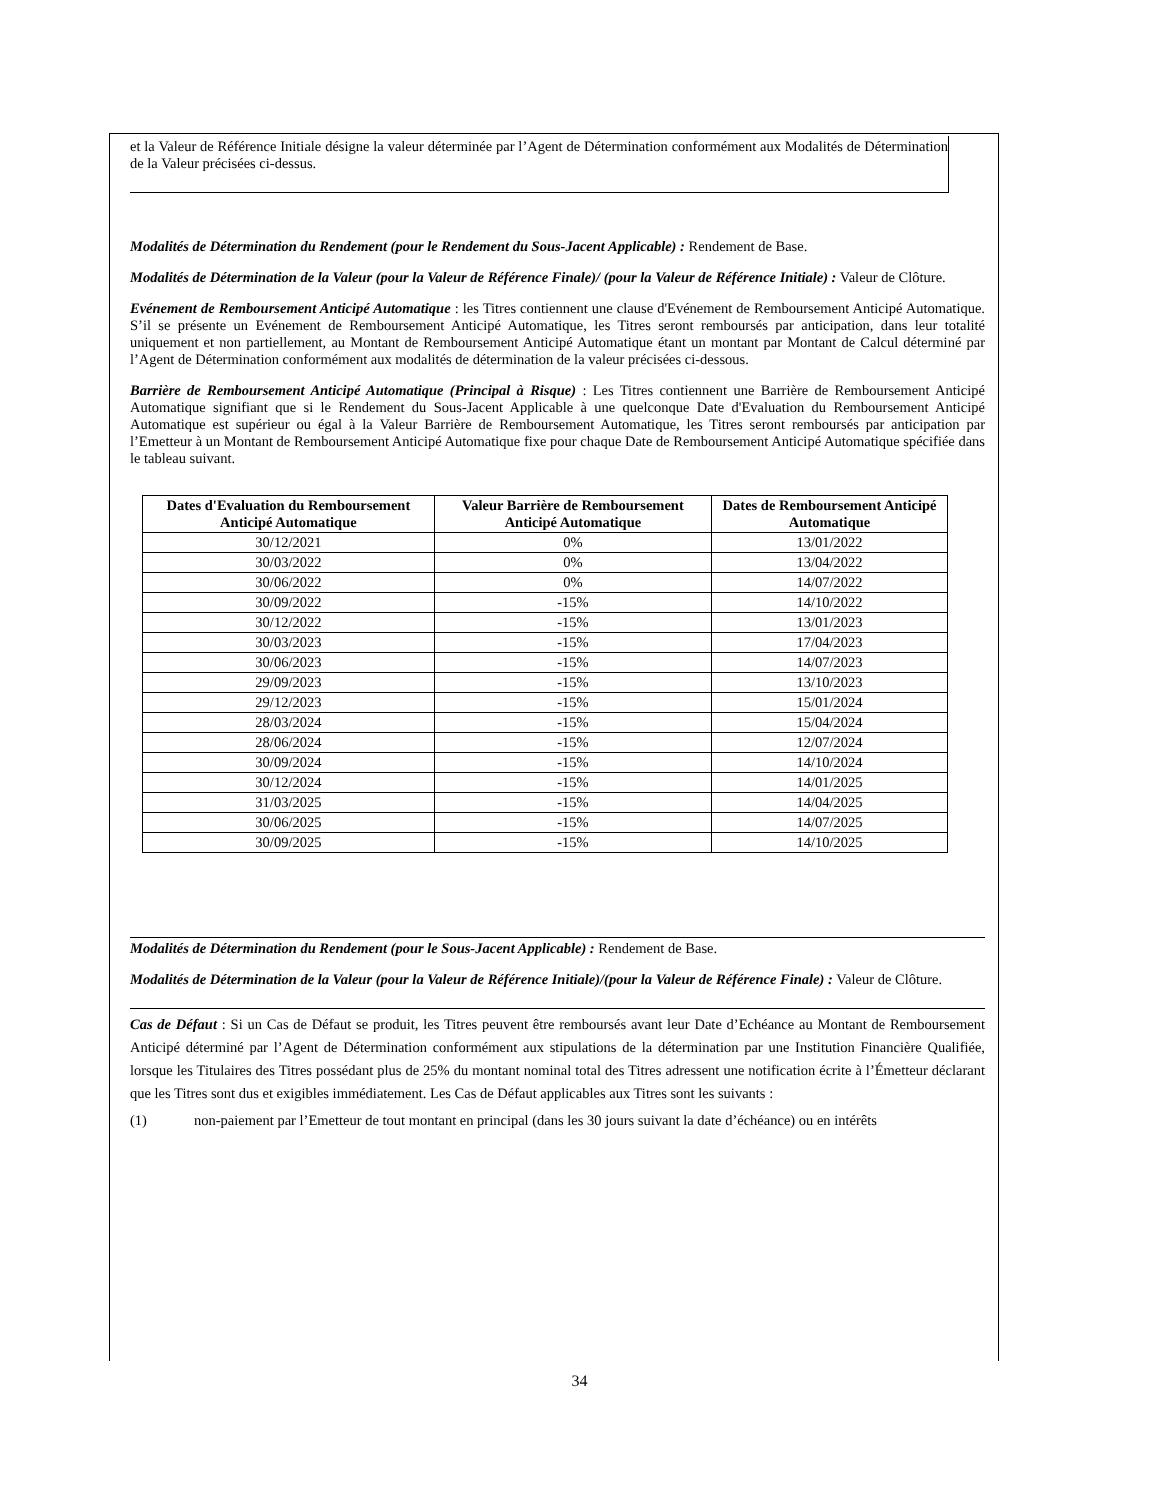et la Valeur de Référence Initiale désigne la valeur déterminée par l’Agent de Détermination conformément aux Modalités de Détermination de la Valeur précisées ci-dessus.
Modalités de Détermination du Rendement (pour le Rendement du Sous-Jacent Applicable) : Rendement de Base.
Modalités de Détermination de la Valeur (pour la Valeur de Référence Finale)/ (pour la Valeur de Référence Initiale) : Valeur de Clôture.
Evénement de Remboursement Anticipé Automatique : les Titres contiennent une clause d'Evénement de Remboursement Anticipé Automatique. S’il se présente un Evénement de Remboursement Anticipé Automatique, les Titres seront remboursés par anticipation, dans leur totalité uniquement et non partiellement, au Montant de Remboursement Anticipé Automatique étant un montant par Montant de Calcul déterminé par l’Agent de Détermination conformément aux modalités de détermination de la valeur précisées ci-dessous.
Barrière de Remboursement Anticipé Automatique (Principal à Risque) : Les Titres contiennent une Barrière de Remboursement Anticipé Automatique signifiant que si le Rendement du Sous-Jacent Applicable à une quelconque Date d'Evaluation du Remboursement Anticipé Automatique est supérieur ou égal à la Valeur Barrière de Remboursement Automatique, les Titres seront remboursés par anticipation par l’Emetteur à un Montant de Remboursement Anticipé Automatique fixe pour chaque Date de Remboursement Anticipé Automatique spécifiée dans le tableau suivant.
| Dates d'Evaluation du Remboursement Anticipé Automatique | Valeur Barrière de Remboursement Anticipé Automatique | Dates de Remboursement Anticipé Automatique |
| --- | --- | --- |
| 30/12/2021 | 0% | 13/01/2022 |
| 30/03/2022 | 0% | 13/04/2022 |
| 30/06/2022 | 0% | 14/07/2022 |
| 30/09/2022 | -15% | 14/10/2022 |
| 30/12/2022 | -15% | 13/01/2023 |
| 30/03/2023 | -15% | 17/04/2023 |
| 30/06/2023 | -15% | 14/07/2023 |
| 29/09/2023 | -15% | 13/10/2023 |
| 29/12/2023 | -15% | 15/01/2024 |
| 28/03/2024 | -15% | 15/04/2024 |
| 28/06/2024 | -15% | 12/07/2024 |
| 30/09/2024 | -15% | 14/10/2024 |
| 30/12/2024 | -15% | 14/01/2025 |
| 31/03/2025 | -15% | 14/04/2025 |
| 30/06/2025 | -15% | 14/07/2025 |
| 30/09/2025 | -15% | 14/10/2025 |
Modalités de Détermination du Rendement (pour le Sous-Jacent Applicable) : Rendement de Base.
Modalités de Détermination de la Valeur (pour la Valeur de Référence Initiale)/(pour la Valeur de Référence Finale) : Valeur de Clôture.
Cas de Défaut : Si un Cas de Défaut se produit, les Titres peuvent être remboursés avant leur Date d’Echéance au Montant de Remboursement Anticipé déterminé par l’Agent de Détermination conformément aux stipulations de la détermination par une Institution Financière Qualifiée, lorsque les Titulaires des Titres possédant plus de 25% du montant nominal total des Titres adressent une notification écrite à l’Émetteur déclarant que les Titres sont dus et exigibles immédiatement. Les Cas de Défaut applicables aux Titres sont les suivants :
(1) non-paiement par l’Emetteur de tout montant en principal (dans les 30 jours suivant la date d’échéance) ou en intérêts
34